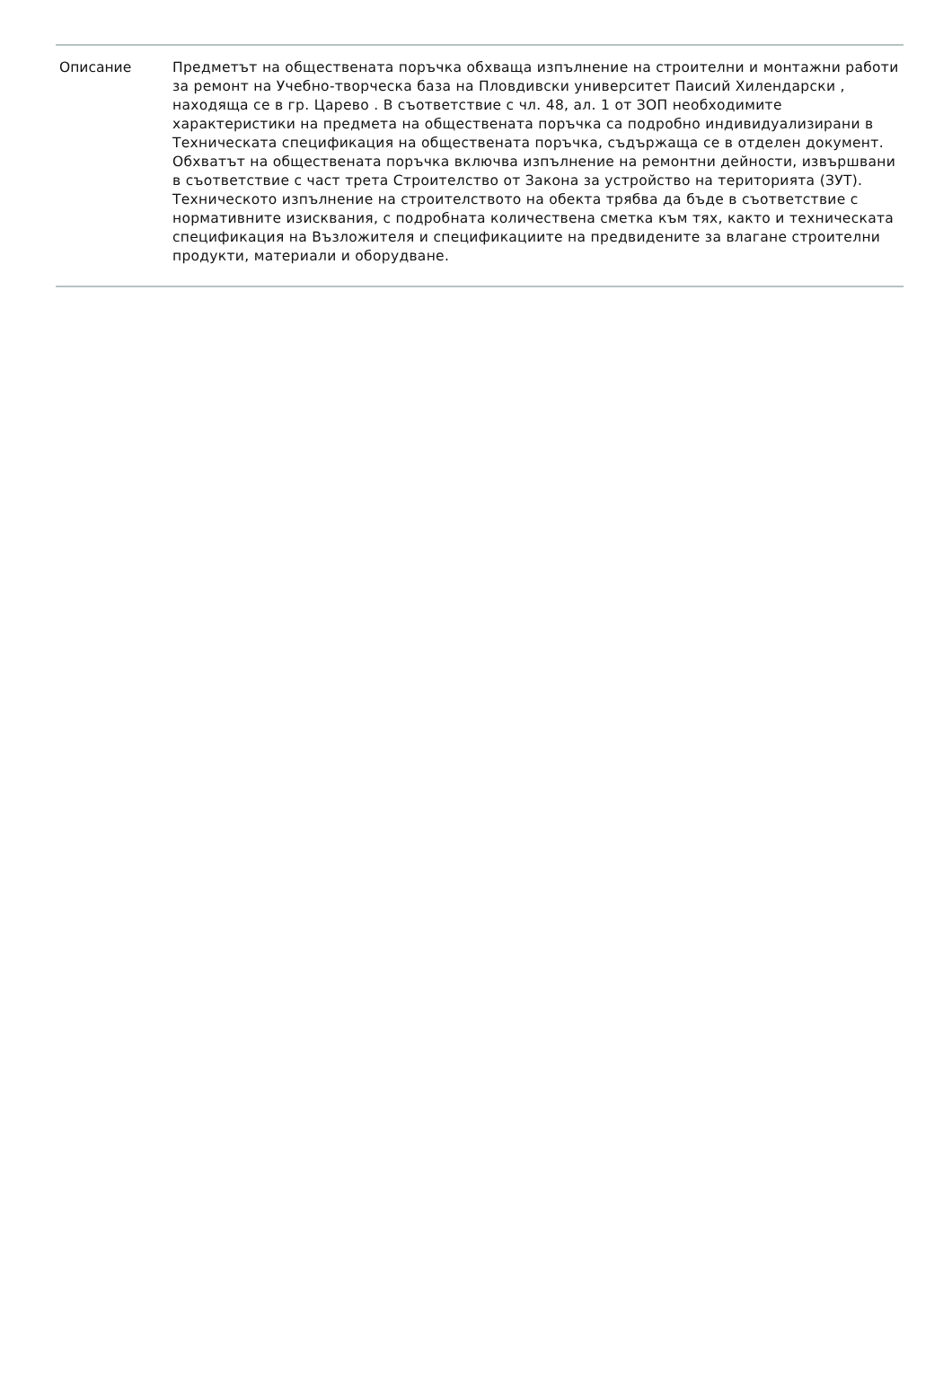| Описание | Предметът на обществената поръчка обхваща изпълнение на строителни и монтажни работи за ремонт на Учебно-творческа база на Пловдивски университет Паисий Хилендарски , находяща се в гр. Царево . В съответствие с чл. 48, ал. 1 от ЗОП необходимите характеристики на предмета на обществената поръчка са подробно индивидуализирани в Техническата спецификация на обществената поръчка, съдържаща се в отделен документ. Обхватът на обществената поръчка включва изпълнение на ремонтни дейности, извършвани в съответствие с част трета Строителство от Закона за устройство на територията (ЗУТ). Техническото изпълнение на строителството на обекта трябва да бъде в съответствие с нормативните изисквания, с подробната количествена сметка към тях, както и техническата спецификация на Възложителя и спецификациите на предвидените за влагане строителни продукти, материали и оборудване. |